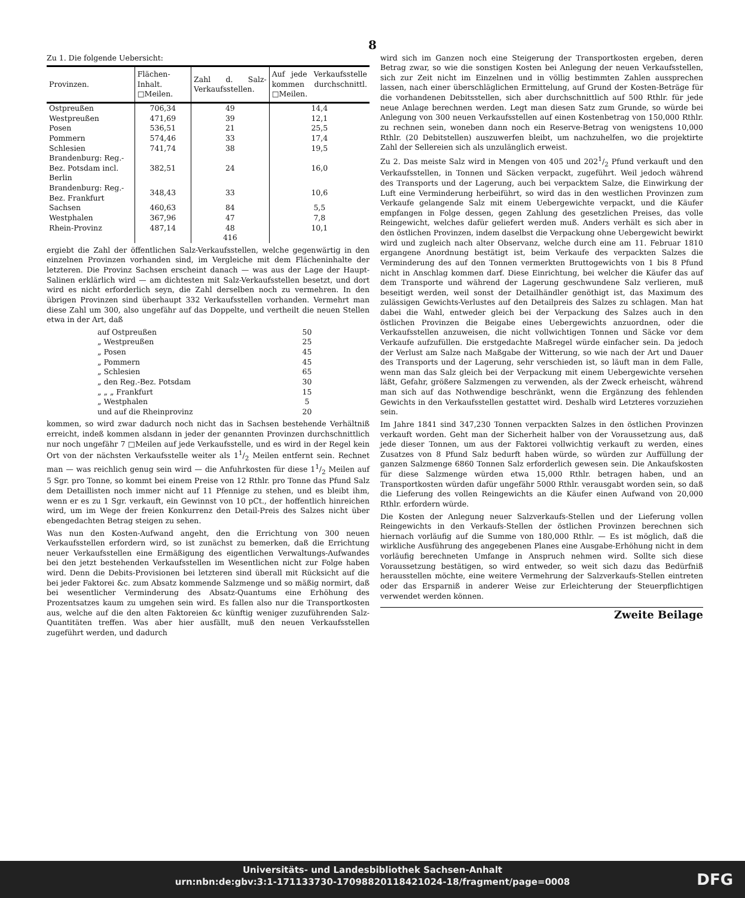8
Zu 1. Die folgende Uebersicht:
| Provinzen. | Flächen-Inhalt. □Meilen. | Zahl d. Salz-Verkaufsstellen. | Auf jede Verkaufsstelle kommen durchschnittl. □Meilen. |
| --- | --- | --- | --- |
| Ostpreußen | 706,34 | 49 | 14,4 |
| Westpreußen | 471,69 | 39 | 12,1 |
| Posen | 536,51 | 21 | 25,5 |
| Pommern | 574,46 | 33 | 17,4 |
| Schlesien | 741,74 | 38 | 19,5 |
| Brandenburg: Reg.-Bez. Potsdam incl. Berlin | 382,51 | 24 | 16,0 |
| Brandenburg: Reg.-Bez. Frankfurt | 348,43 | 33 | 10,6 |
| Sachsen | 460,63 | 84 | 5,5 |
| Westphalen | 367,96 | 47 | 7,8 |
| Rhein-Provinz | 487,14 | 48 | 10,1 |
| | | 416 | |
ergiebt die Zahl der öffentlichen Salz-Verkaufsstellen, welche gegenwärtig in den einzelnen Provinzen vorhanden sind, im Vergleiche mit dem Flächeninhalte der letzteren. Die Provinz Sachsen erscheint danach — was aus der Lage der Haupt-Salinen erklärlich wird — am dichtesten mit Salz-Verkaufsstellen besetzt, und dort wird es nicht erforderlich seyn, die Zahl derselben noch zu vermehren. In den übrigen Provinzen sind überhaupt 332 Verkaufsstellen vorhanden. Vermehrt man diese Zahl um 300, also ungefähr auf das Doppelte, und vertheilt die neuen Stellen etwa in der Art, daß
| auf Ostpreußen | 50 |
| „ Westpreußen | 25 |
| „ Posen | 45 |
| „ Pommern | 45 |
| „ Schlesien | 65 |
| „ den Reg.-Bez. Potsdam | 30 |
| „ „ „ Frankfurt | 15 |
| „ Westphalen | 5 |
| und auf die Rheinprovinz | 20 |
kommen, so wird zwar dadurch noch nicht das in Sachsen bestehende Verhältniß erreicht, indeß kommen alsdann in jeder der genannten Provinzen durchschnittlich nur noch ungefähr 7 □Meilen auf jede Verkaufsstelle, und es wird in der Regel kein Ort von der nächsten Verkaufsstelle weiter als 11/2 Meilen entfernt sein. Rechnet man — was reichlich genug sein wird — die Anfuhrkosten für diese 11/2 Meilen auf 5 Sgr. pro Tonne, so kommt bei einem Preise von 12 Rthlr. pro Tonne das Pfund Salz dem Detaillisten noch immer nicht auf 11 Pfennige zu stehen, und es bleibt ihm, wenn er es zu 1 Sgr. verkauft, ein Gewinnst von 10 pCt., der hoffentlich hinreichen wird, um im Wege der freien Konkurrenz den Detail-Preis des Salzes nicht über ebengedachten Betrag steigen zu sehen.
Was nun den Kosten-Aufwand angeht, den die Errichtung von 300 neuen Verkaufsstellen erfordern wird, so ist zunächst zu bemerken, daß die Errichtung neuer Verkaufsstellen eine Ermäßigung des eigentlichen Verwaltungs-Aufwandes bei den jetzt bestehenden Verkaufsstellen im Wesentlichen nicht zur Folge haben wird. Denn die Debits-Provisionen bei letzteren sind überall mit Rücksicht auf die bei jeder Faktorei &c. zum Absatz kommende Salzmenge und so mäßig normirt, daß bei wesentlicher Verminderung des Absatz-Quantums eine Erhöhung des Prozentsatzes kaum zu umgehen sein wird. Es fallen also nur die Transportkosten aus, welche auf die den alten Faktoreien &c künftig weniger zuzuführenden Salz-Quantitäten treffen. Was aber hier ausfällt, muß den neuen Verkaufsstellen zugeführt werden, und dadurch
wird sich im Ganzen noch eine Steigerung der Transportkosten ergeben, deren Betrag zwar, so wie die sonstigen Kosten bei Anlegung der neuen Verkaufsstellen, sich zur Zeit nicht im Einzelnen und in völlig bestimmten Zahlen aussprechen lassen, nach einer überschläglichen Ermittelung, auf Grund der Kosten-Beträge für die vorhandenen Debitsstellen, sich aber durchschnittlich auf 500 Rthlr. für jede neue Anlage berechnen werden. Legt man diesen Satz zum Grunde, so würde bei Anlegung von 300 neuen Verkaufsstellen auf einen Kostenbetrag von 150,000 Rthlr. zu rechnen sein, woneben dann noch ein Reserve-Betrag von wenigstens 10,000 Rthlr. (20 Debitstellen) auszuwerfen bleibt, um nachzuhelfen, wo die projektirte Zahl der Sellereien sich als unzulänglich erweist.
Zu 2. Das meiste Salz wird in Mengen von 405 und 2021/2 Pfund verkauft und den Verkaufsstellen, in Tonnen und Säcken verpackt, zugeführt. Weil jedoch während des Transports und der Lagerung, auch bei verpacktem Salze, die Einwirkung der Luft eine Verminderung herbeiführt, so wird das in den westlichen Provinzen zum Verkaufe gelangende Salz mit einem Uebergewichte verpackt, und die Käufer empfangen in Folge dessen, gegen Zahlung des gesetzlichen Preises, das volle Reingewicht, welches dafür geliefert werden muß. Anders verhält es sich aber in den östlichen Provinzen, indem daselbst die Verpackung ohne Uebergewicht bewirkt wird und zugleich nach alter Observanz, welche durch eine am 11. Februar 1810 ergangene Anordnung bestätigt ist, beim Verkaufe des verpackten Salzes die Verminderung des auf den Tonnen vermerkten Bruttogewichts von 1 bis 8 Pfund nicht in Anschlag kommen darf. Diese Einrichtung, bei welcher die Käufer das auf dem Transporte und während der Lagerung geschwundene Salz verlieren, muß beseitigt werden, weil sonst der Detailhändler genöthigt ist, das Maximum des zulässigen Gewichts-Verlustes auf den Detailpreis des Salzes zu schlagen. Man hat dabei die Wahl, entweder gleich bei der Verpackung des Salzes auch in den östlichen Provinzen die Beigabe eines Uebergewichts anzuordnen, oder die Verkaufsstellen anzuweisen, die nicht vollwichtigen Tonnen und Säcke vor dem Verkaufe aufzufüllen. Die erstgedachte Maßregel würde einfacher sein. Da jedoch der Verlust am Salze nach Maßgabe der Witterung, so wie nach der Art und Dauer des Transports und der Lagerung, sehr verschieden ist, so läuft man in dem Falle, wenn man das Salz gleich bei der Verpackung mit einem Uebergewichte versehen läßt, Gefahr, größere Salzmengen zu verwenden, als der Zweck erheischt, während man sich auf das Nothwendige beschränkt, wenn die Ergänzung des fehlenden Gewichts in den Verkaufsstellen gestattet wird. Deshalb wird Letzteres vorzuziehen sein.
Im Jahre 1841 sind 347,230 Tonnen verpackten Salzes in den östlichen Provinzen verkauft worden. Geht man der Sicherheit halber von der Voraussetzung aus, daß jede dieser Tonnen, um aus der Faktorei vollwichtig verkauft zu werden, eines Zusatzes von 8 Pfund Salz bedurft haben würde, so würden zur Auffüllung der ganzen Salzmenge 6860 Tonnen Salz erforderlich gewesen sein. Die Ankaufskosten für diese Salzmenge würden etwa 15,000 Rthlr. betragen haben, und an Transportkosten würden dafür ungefähr 5000 Rthlr. verausgabt worden sein, so daß die Lieferung des vollen Reingewichts an die Käufer einen Aufwand von 20,000 Rthlr. erfordern würde.
Die Kosten der Anlegung neuer Salzverkaufs-Stellen und der Lieferung vollen Reingewichts in den Verkaufs-Stellen der östlichen Provinzen berechnen sich hiernach vorläufig auf die Summe von 180,000 Rthlr. — Es ist möglich, daß die wirkliche Ausführung des angegebenen Planes eine Ausgabe-Erhöhung nicht in dem vorläufig berechneten Umfange in Anspruch nehmen wird. Sollte sich diese Voraussetzung bestätigen, so wird entweder, so weit sich dazu das Bedürfniß herausstellen möchte, eine weitere Vermehrung der Salzverkaufs-Stellen eintreten oder das Ersparniß in anderer Weise zur Erleichterung der Steuerpflichtigen verwendet werden können.
Zweite Beilage
Universitäts- und Landesbibliothek Sachsen-Anhalt
urn:nbn:de:gbv:3:1-171133730-17098820118421024-18/fragment/page=0008
DFG